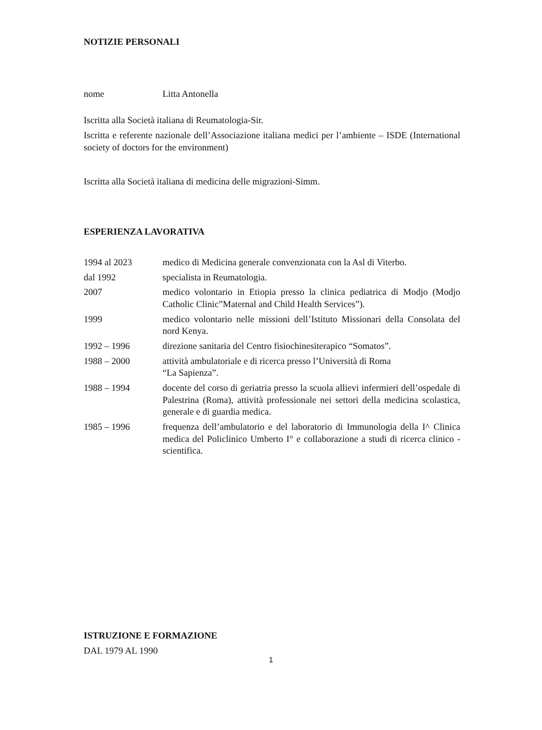NOTIZIE PERSONALI
nome Litta Antonella
Iscritta alla Società italiana di Reumatologia-Sir.
Iscritta e referente nazionale dell’Associazione italiana medici per l’ambiente – ISDE (International society of doctors for the environment)
Iscritta alla Società italiana di medicina delle migrazioni-Simm.
ESPERIENZA LAVORATIVA
1994 al 2023 medico di Medicina generale convenzionata con la Asl di Viterbo.
dal 1992 specialista in Reumatologia.
2007 medico volontario in Etiopia presso la clinica pediatrica di Modjo (Modjo Catholic Clinic”Maternal and Child Health Services”).
1999 medico volontario nelle missioni dell’Istituto Missionari della Consolata del nord Kenya.
1992 – 1996 direzione sanitaria del Centro fisiochinesiterapico “Somatos”.
1988 – 2000 attività ambulatoriale e di ricerca presso l’Università di Roma
“La Sapienza”.
1988 – 1994 docente del corso di geriatria presso la scuola allievi infermieri dell’ospedale di Palestrina (Roma), attività professionale nei settori della medicina scolastica, generale e di guardia medica.
1985 – 1996 frequenza dell’ambulatorio e del laboratorio di Immunologia della I^ Clinica medica del Policlinico Umberto I° e collaborazione a studi di ricerca clinico - scientifica.
ISTRUZIONE E FORMAZIONE
DAL 1979 AL 1990
1